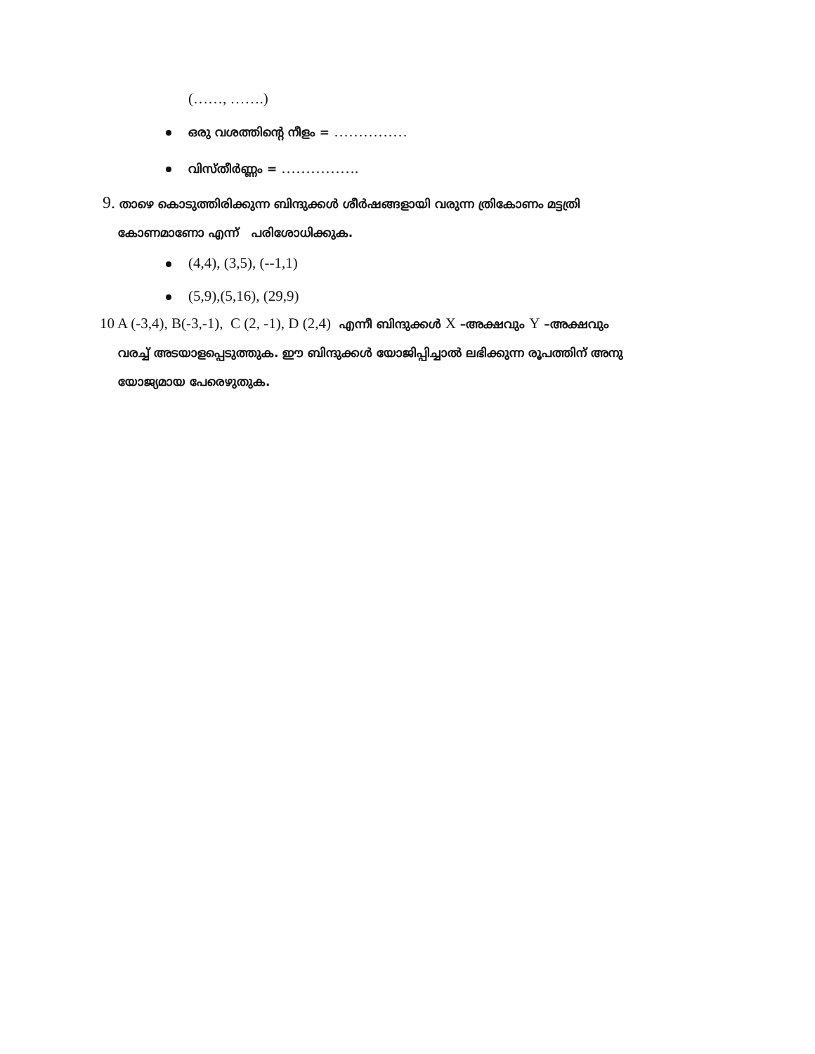(……, …….)
ഒരു വശത്തിന്റെ നീളം = ……………
വിസ്തീർണ്ണം = …………….
9. താഴെ കൊടുത്തിരിക്കുന്ന ബിന്ദുക്കൾ ശീർഷങ്ങളായി വരുന്ന ത്രികോണം മട്ടത്രി
കോണമാണോ എന്ന് പരിശോധിക്കുക.
(4,4), (3,5), (--1,1)
(5,9),(5,16), (29,9)
10 A (-3,4), B(-3,-1), C (2, -1), D (2,4) എന്നീ ബിന്ദുക്കൾ X –അക്ഷവും Y –അക്ഷവും
വരച്ച് അടയാളപ്പെടുത്തുക. ഈ ബിന്ദുക്കൾ യോജിപ്പിച്ചാൽ ലഭിക്കുന്ന രൂപത്തിന് അനു
യോജ്യമായ പേരെഴുതുക.